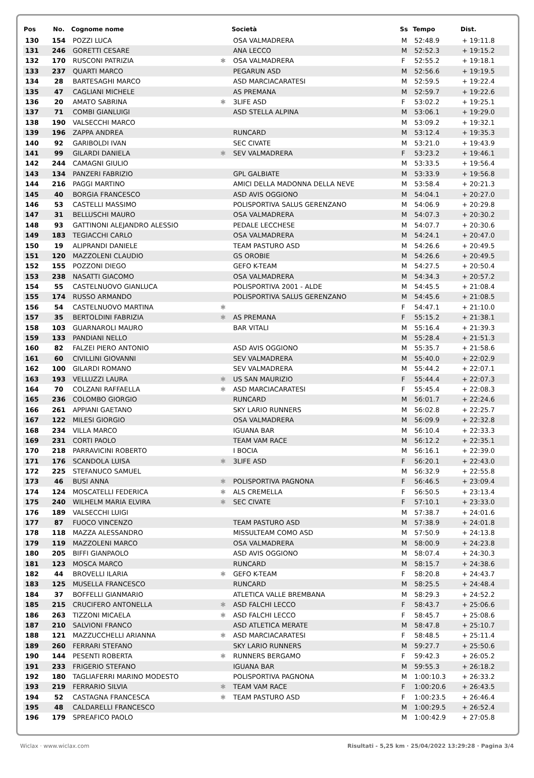| Pos | No. | Cognome nome | | Società | Ss | Tempo | Dist. |
| --- | --- | --- | --- | --- | --- | --- | --- |
| 130 | 154 | POZZI LUCA | | OSA VALMADRERA | M | 52:48.9 | + 19:11.8 |
| 131 | 246 | GORETTI CESARE | | ANA LECCO | M | 52:52.3 | + 19:15.2 |
| 132 | 170 | RUSCONI PATRIZIA | ✱ | OSA VALMADRERA | F | 52:55.2 | + 19:18.1 |
| 133 | 237 | QUARTI MARCO | | PEGARUN ASD | M | 52:56.6 | + 19:19.5 |
| 134 | 28 | BARTESAGHI MARCO | | ASD MARCIACARATESI | M | 52:59.5 | + 19:22.4 |
| 135 | 47 | CAGLIANI MICHELE | | AS PREMANA | M | 52:59.7 | + 19:22.6 |
| 136 | 20 | AMATO SABRINA | ✱ | 3LIFE ASD | F | 53:02.2 | + 19:25.1 |
| 137 | 71 | COMBI GIANLUIGI | | ASD STELLA ALPINA | M | 53:06.1 | + 19:29.0 |
| 138 | 190 | VALSECCHI MARCO | | | M | 53:09.2 | + 19:32.1 |
| 139 | 196 | ZAPPA ANDREA | | RUNCARD | M | 53:12.4 | + 19:35.3 |
| 140 | 92 | GARIBOLDI IVAN | | SEC CIVATE | M | 53:21.0 | + 19:43.9 |
| 141 | 99 | GILARDI DANIELA | ✱ | SEV VALMADRERA | F | 53:23.2 | + 19:46.1 |
| 142 | 244 | CAMAGNI GIULIO | | | M | 53:33.5 | + 19:56.4 |
| 143 | 134 | PANZERI FABRIZIO | | GPL GALBIATE | M | 53:33.9 | + 19:56.8 |
| 144 | 216 | PAGGI MARTINO | | AMICI DELLA MADONNA DELLA NEVE | M | 53:58.4 | + 20:21.3 |
| 145 | 40 | BORGIA FRANCESCO | | ASD AVIS OGGIONO | M | 54:04.1 | + 20:27.0 |
| 146 | 53 | CASTELLI MASSIMO | | POLISPORTIVA SALUS GERENZANO | M | 54:06.9 | + 20:29.8 |
| 147 | 31 | BELLUSCHI MAURO | | OSA VALMADRERA | M | 54:07.3 | + 20:30.2 |
| 148 | 93 | GATTINONI ALEJANDRO ALESSIO | | PEDALE LECCHESE | M | 54:07.7 | + 20:30.6 |
| 149 | 183 | TEGIACCHI CARLO | | OSA VALMADRERA | M | 54:24.1 | + 20:47.0 |
| 150 | 19 | ALIPRANDI DANIELE | | TEAM PASTURO ASD | M | 54:26.6 | + 20:49.5 |
| 151 | 120 | MAZZOLENI CLAUDIO | | GS OROBIE | M | 54:26.6 | + 20:49.5 |
| 152 | 155 | POZZONI DIEGO | | GEFO K-TEAM | M | 54:27.5 | + 20:50.4 |
| 153 | 238 | NASATTI GIACOMO | | OSA VALMADRERA | M | 54:34.3 | + 20:57.2 |
| 154 | 55 | CASTELNUOVO GIANLUCA | | POLISPORTIVA 2001 - ALDE | M | 54:45.5 | + 21:08.4 |
| 155 | 174 | RUSSO ARMANDO | | POLISPORTIVA SALUS GERENZANO | M | 54:45.6 | + 21:08.5 |
| 156 | 54 | CASTELNUOVO MARTINA | ✱ | | F | 54:47.1 | + 21:10.0 |
| 157 | 35 | BERTOLDINI FABRIZIA | ✱ | AS PREMANA | F | 55:15.2 | + 21:38.1 |
| 158 | 103 | GUARNAROLI MAURO | | BAR VITALI | M | 55:16.4 | + 21:39.3 |
| 159 | 133 | PANDIANI NELLO | | | M | 55:28.4 | + 21:51.3 |
| 160 | 82 | FALZEI PIERO ANTONIO | | ASD AVIS OGGIONO | M | 55:35.7 | + 21:58.6 |
| 161 | 60 | CIVILLINI GIOVANNI | | SEV VALMADRERA | M | 55:40.0 | + 22:02.9 |
| 162 | 100 | GILARDI ROMANO | | SEV VALMADRERA | M | 55:44.2 | + 22:07.1 |
| 163 | 193 | VELLUZZI LAURA | ✱ | US SAN MAURIZIO | F | 55:44.4 | + 22:07.3 |
| 164 | 70 | COLZANI RAFFAELLA | ✱ | ASD MARCIACARATESI | F | 55:45.4 | + 22:08.3 |
| 165 | 236 | COLOMBO GIORGIO | | RUNCARD | M | 56:01.7 | + 22:24.6 |
| 166 | 261 | APPIANI GAETANO | | SKY LARIO RUNNERS | M | 56:02.8 | + 22:25.7 |
| 167 | 122 | MILESI GIORGIO | | OSA VALMADRERA | M | 56:09.9 | + 22:32.8 |
| 168 | 234 | VILLA MARCO | | IGUANA BAR | M | 56:10.4 | + 22:33.3 |
| 169 | 231 | CORTI PAOLO | | TEAM VAM RACE | M | 56:12.2 | + 22:35.1 |
| 170 | 218 | PARRAVICINI ROBERTO | | I BOCIA | M | 56:16.1 | + 22:39.0 |
| 171 | 176 | SCANDOLA LUISA | ✱ | 3LIFE ASD | F | 56:20.1 | + 22:43.0 |
| 172 | 225 | STEFANUCO SAMUEL | | | M | 56:32.9 | + 22:55.8 |
| 173 | 46 | BUSI ANNA | ✱ | POLISPORTIVA PAGNONA | F | 56:46.5 | + 23:09.4 |
| 174 | 124 | MOSCATELLI FEDERICA | ✱ | ALS CREMELLA | F | 56:50.5 | + 23:13.4 |
| 175 | 240 | WILHELM MARIA ELVIRA | ✱ | SEC CIVATE | F | 57:10.1 | + 23:33.0 |
| 176 | 189 | VALSECCHI LUIGI | | | M | 57:38.7 | + 24:01.6 |
| 177 | 87 | FUOCO VINCENZO | | TEAM PASTURO ASD | M | 57:38.9 | + 24:01.8 |
| 178 | 118 | MAZZA ALESSANDRO | | MISSULTEAM COMO ASD | M | 57:50.9 | + 24:13.8 |
| 179 | 119 | MAZZOLENI MARCO | | OSA VALMADRERA | M | 58:00.9 | + 24:23.8 |
| 180 | 205 | BIFFI GIANPAOLO | | ASD AVIS OGGIONO | M | 58:07.4 | + 24:30.3 |
| 181 | 123 | MOSCA MARCO | | RUNCARD | M | 58:15.7 | + 24:38.6 |
| 182 | 44 | BROVELLI ILARIA | ✱ | GEFO K-TEAM | F | 58:20.8 | + 24:43.7 |
| 183 | 125 | MUSELLA FRANCESCO | | RUNCARD | M | 58:25.5 | + 24:48.4 |
| 184 | 37 | BOFFELLI GIANMARIO | | ATLETICA VALLE BREMBANA | M | 58:29.3 | + 24:52.2 |
| 185 | 215 | CRUCIFERO ANTONELLA | ✱ | ASD FALCHI LECCO | F | 58:43.7 | + 25:06.6 |
| 186 | 263 | TIZZONI MICAELA | ✱ | ASD FALCHI LECCO | F | 58:45.7 | + 25:08.6 |
| 187 | 210 | SALVIONI FRANCO | | ASD ATLETICA MERATE | M | 58:47.8 | + 25:10.7 |
| 188 | 121 | MAZZUCCHELLI ARIANNA | ✱ | ASD MARCIACARATESI | F | 58:48.5 | + 25:11.4 |
| 189 | 260 | FERRARI STEFANO | | SKY LARIO RUNNERS | M | 59:27.7 | + 25:50.6 |
| 190 | 144 | PESENTI ROBERTA | ✱ | RUNNERS BERGAMO | F | 59:42.3 | + 26:05.2 |
| 191 | 233 | FRIGERIO STEFANO | | IGUANA BAR | M | 59:55.3 | + 26:18.2 |
| 192 | 180 | TAGLIAFERRI MARINO MODESTO | | POLISPORTIVA PAGNONA | M | 1:00:10.3 | + 26:33.2 |
| 193 | 219 | FERRARIO SILVIA | ✱ | TEAM VAM RACE | F | 1:00:20.6 | + 26:43.5 |
| 194 | 52 | CASTAGNA FRANCESCA | ✱ | TEAM PASTURO ASD | F | 1:00:23.5 | + 26:46.4 |
| 195 | 48 | CALDARELLI FRANCESCO | | | M | 1:00:29.5 | + 26:52.4 |
| 196 | 179 | SPREAFICO PAOLO | | | M | 1:00:42.9 | + 27:05.8 |
Wiclax · www.wiclax.com Risultati - 5,25 km · 25/04/2022 13:29:28 · Pagina 3/4